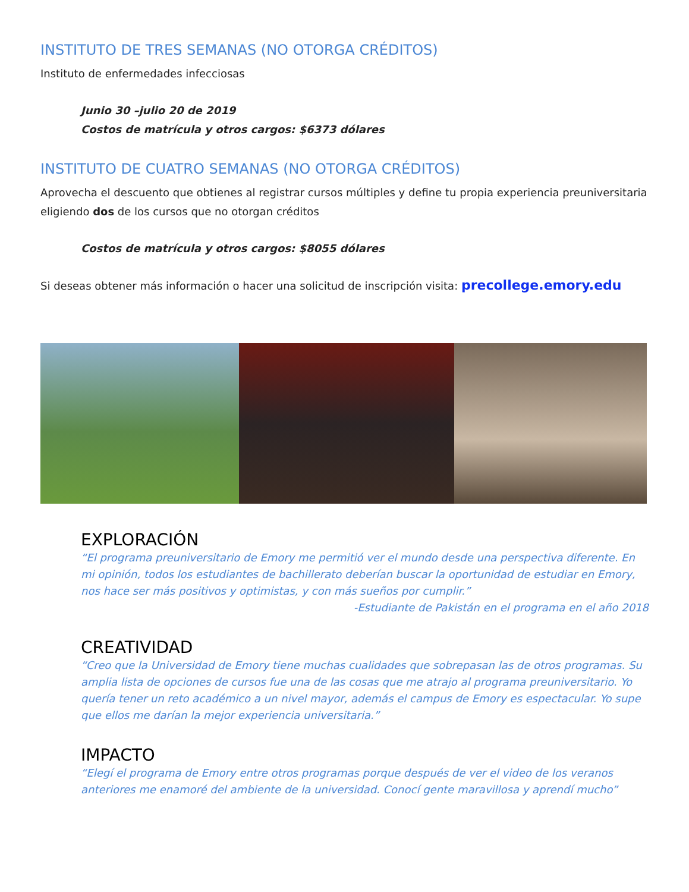INSTITUTO DE TRES SEMANAS (NO OTORGA CRÉDITOS)
Instituto de enfermedades infecciosas
Junio 30 –julio 20 de 2019
Costos de matrícula y otros cargos: $6373 dólares
INSTITUTO DE CUATRO SEMANAS (NO OTORGA CRÉDITOS)
Aprovecha el descuento que obtienes al registrar cursos múltiples y define tu propia experiencia preuniversitaria eligiendo dos de los cursos que no otorgan créditos
Costos de matrícula y otros cargos: $8055 dólares
Si deseas obtener más información o hacer una solicitud de inscripción visita: precollege.emory.edu
EXPLORACIÓN
“El programa preuniversitario de Emory me permitió ver el mundo desde una perspectiva diferente. En mi opinión, todos los estudiantes de bachillerato deberían buscar la oportunidad de estudiar en Emory, nos hace ser más positivos y optimistas, y con más sueños por cumplir.”
-Estudiante de Pakistán en el programa en el año 2018
CREATIVIDAD
“Creo que la Universidad de Emory tiene muchas cualidades que sobrepasan las de otros programas. Su amplia lista de opciones de cursos fue una de las cosas que me atrajo al programa preuniversitario. Yo quería tener un reto académico a un nivel mayor, además el campus de Emory es espectacular. Yo supe que ellos me darían la mejor experiencia universitaria.”
IMPACTO
“Elegí el programa de Emory entre otros programas porque después de ver el video de los veranos anteriores me enamoré del ambiente de la universidad. Conocí gente maravillosa y aprendí mucho”